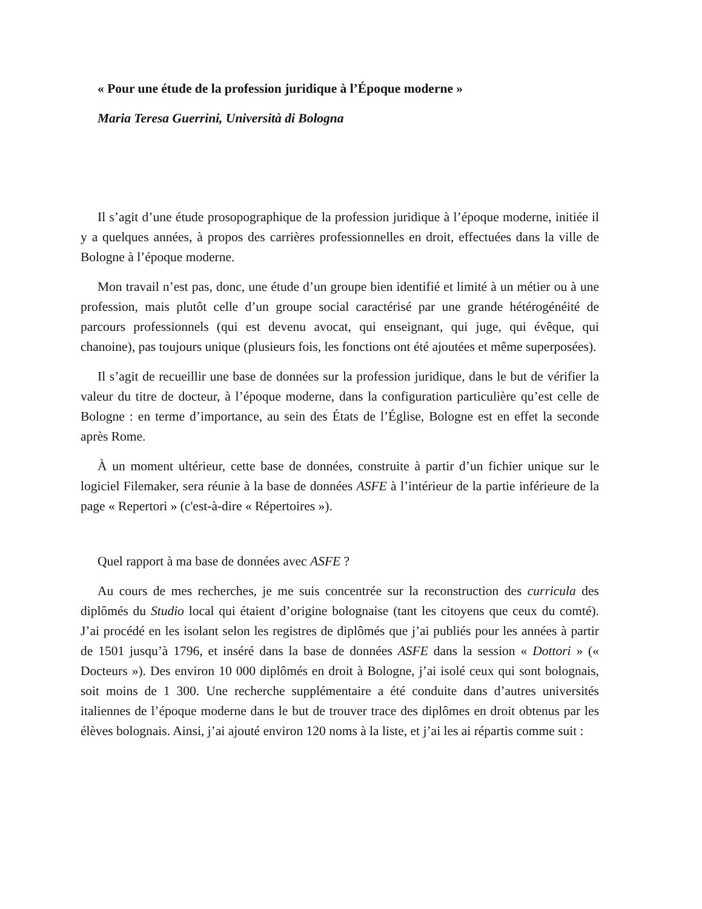« Pour une étude de la profession juridique à l’Époque moderne »
Maria Teresa Guerrini, Università di Bologna
Il s’agit d’une étude prosopographique de la profession juridique à l’époque moderne, initiée il y a quelques années, à propos des carrières professionnelles en droit, effectuées dans la ville de Bologne à l’époque moderne.
Mon travail n’est pas, donc, une étude d’un groupe bien identifié et limité à un métier ou à une profession, mais plutôt celle d’un groupe social caractérisé par une grande hétérogénéité de parcours professionnels (qui est devenu avocat, qui enseignant, qui juge, qui évêque, qui chanoine), pas toujours unique (plusieurs fois, les fonctions ont été ajoutées et même superposées).
Il s’agit de recueillir une base de données sur la profession juridique, dans le but de vérifier la valeur du titre de docteur, à l’époque moderne, dans la configuration particulière qu’est celle de Bologne : en terme d’importance, au sein des États de l’Église, Bologne est en effet la seconde après Rome.
À un moment ultérieur, cette base de données, construite à partir d’un fichier unique sur le logiciel Filemaker, sera réunie à la base de données ASFE à l’intérieur de la partie inférieure de la page « Repertori » (c'est-à-dire « Répertoires »).
Quel rapport à ma base de données avec ASFE ?
Au cours de mes recherches, je me suis concentrée sur la reconstruction des curricula des diplômés du Studio local qui étaient d’origine bolognaise (tant les citoyens que ceux du comté). J’ai procédé en les isolant selon les registres de diplômés que j’ai publiés pour les années à partir de 1501 jusqu’à 1796, et inséré dans la base de données ASFE dans la session « Dottori » (« Docteurs »). Des environ 10 000 diplômés en droit à Bologne, j’ai isolé ceux qui sont bolognais, soit moins de 1 300. Une recherche supplémentaire a été conduite dans d’autres universités italiennes de l’époque moderne dans le but de trouver trace des diplômes en droit obtenus par les élèves bolognais. Ainsi, j’ai ajouté environ 120 noms à la liste, et j’ai les ai répartis comme suit :